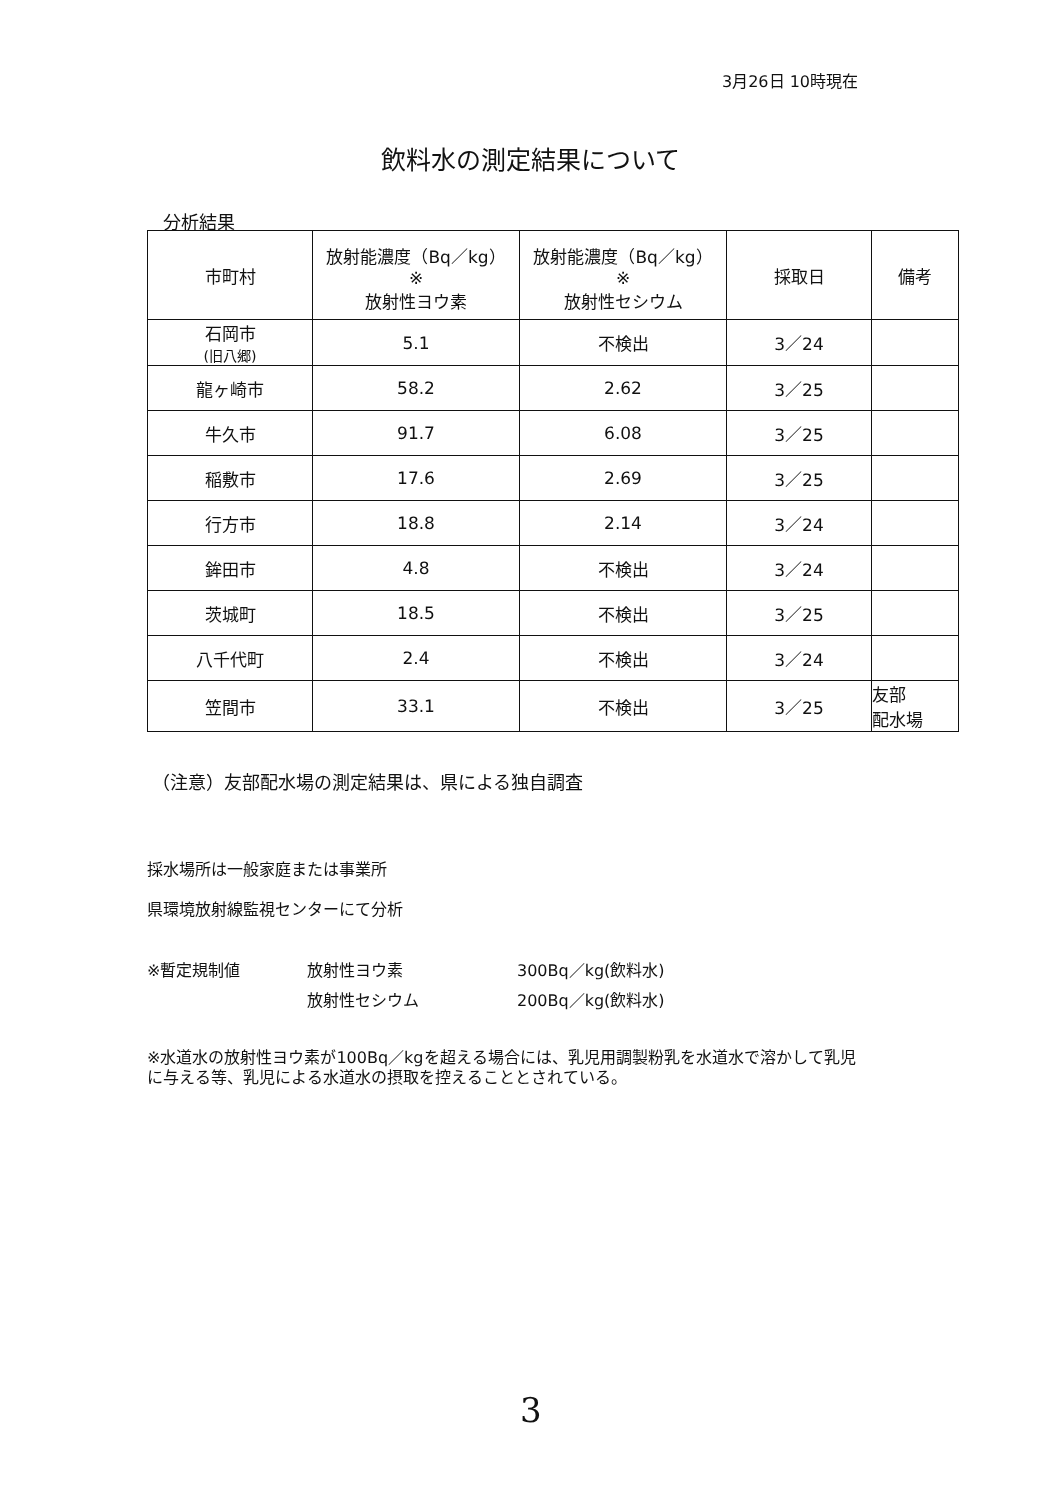3月26日 10時現在
飲料水の測定結果について
分析結果
| 市町村 | 放射能濃度（Bq／kg） ※ 放射性ヨウ素 | 放射能濃度（Bq／kg） ※ 放射性セシウム | 採取日 | 備考 |
| --- | --- | --- | --- | --- |
| 石岡市 (旧八郷) | 5.1 | 不検出 | 3／24 | |
| 龍ヶ崎市 | 58.2 | 2.62 | 3／25 | |
| 牛久市 | 91.7 | 6.08 | 3／25 | |
| 稲敷市 | 17.6 | 2.69 | 3／25 | |
| 行方市 | 18.8 | 2.14 | 3／24 | |
| 鉾田市 | 4.8 | 不検出 | 3／24 | |
| 茨城町 | 18.5 | 不検出 | 3／25 | |
| 八千代町 | 2.4 | 不検出 | 3／24 | |
| 笠間市 | 33.1 | 不検出 | 3／25 | 友部 配水場 |
（注意）友部配水場の測定結果は、県による独自調査
採水場所は一般家庭または事業所
県環境放射線監視センターにて分析
※暫定規制値 放射性ヨウ素 300Bq／kg(飲料水)
放射性セシウム 200Bq／kg(飲料水)
※水道水の放射性ヨウ素が100Bq／kgを超える場合には、乳児用調製粉乳を水道水で溶かして乳児に与える等、乳児による水道水の摂取を控えることとされている。
3